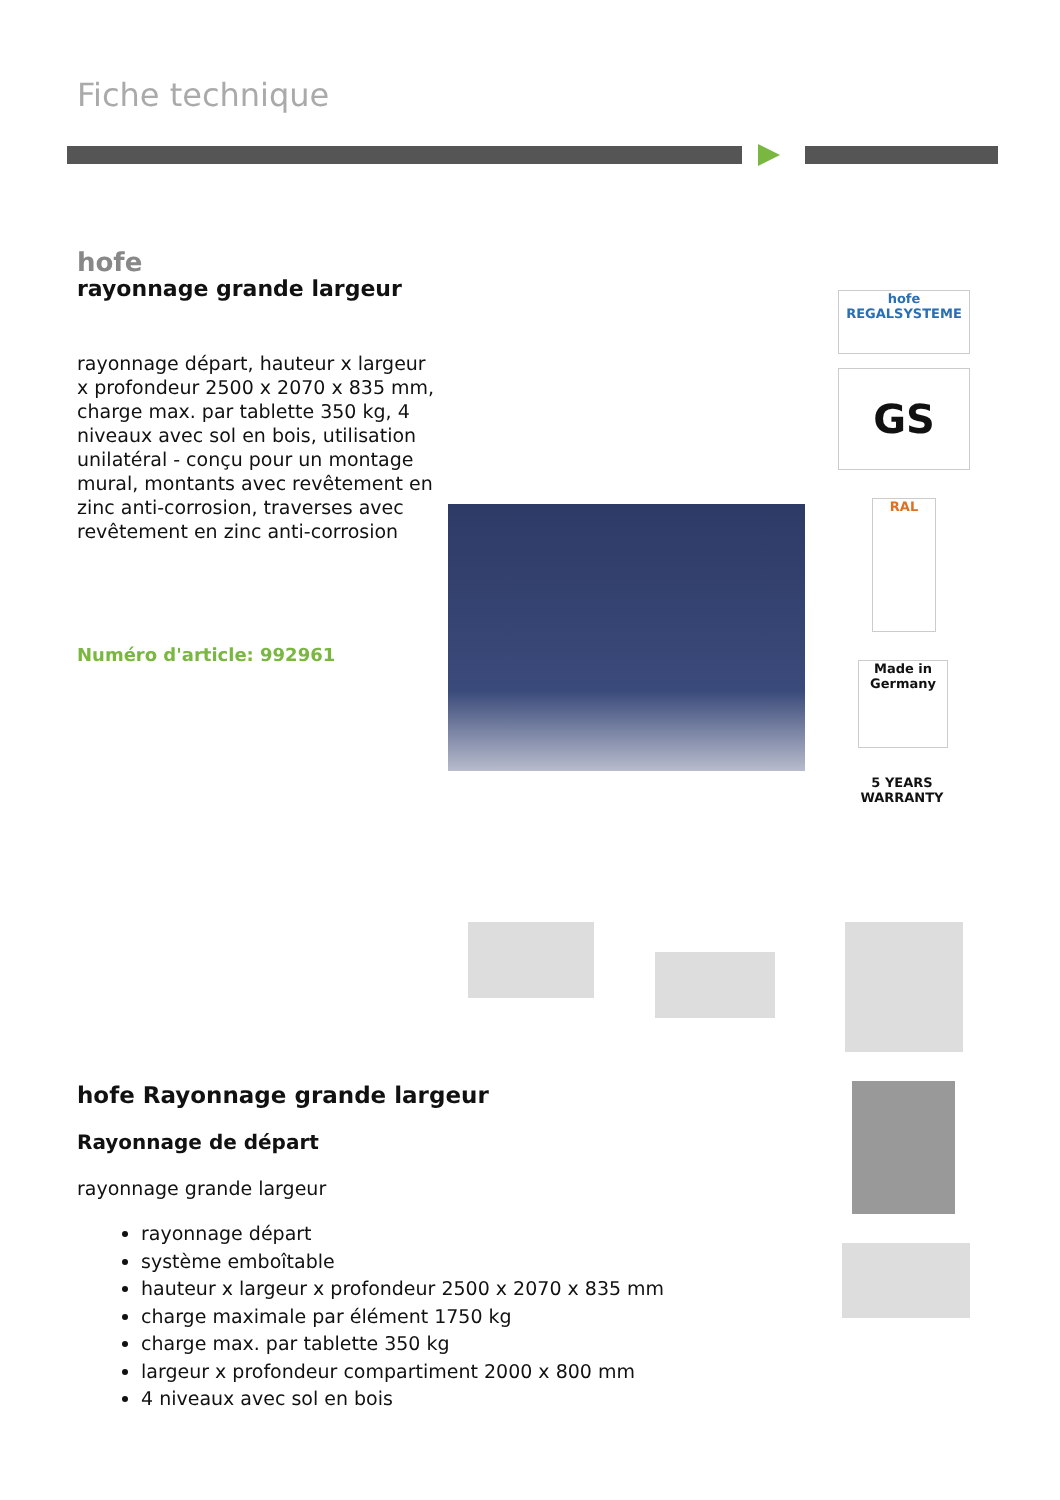Fiche technique
hofe
rayonnage grande largeur
rayonnage départ, hauteur x largeur x profondeur 2500 x 2070 x 835 mm, charge max. par tablette 350 kg, 4 niveaux avec sol en bois, utilisation unilatéral - conçu pour un montage mural, montants avec revêtement en zinc anti-corrosion, traverses avec revêtement en zinc anti-corrosion
Numéro d'article: 992961
hofe
REGALSYSTEME
GS
RAL
Made in Germany
5 YEARS WARRANTY
hofe Rayonnage grande largeur
Rayonnage de départ
rayonnage grande largeur
rayonnage départ
système emboîtable
hauteur x largeur x profondeur 2500 x 2070 x 835 mm
charge maximale par élément 1750 kg
charge max. par tablette 350 kg
largeur x profondeur compartiment 2000 x 800 mm
4 niveaux avec sol en bois